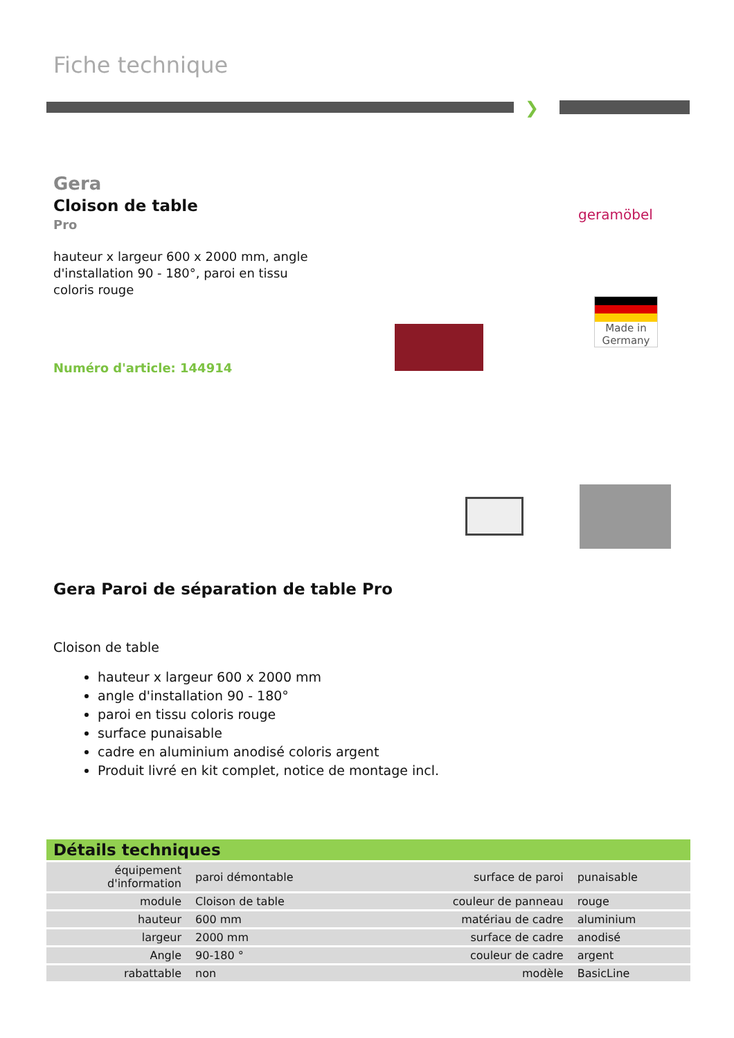Fiche technique
❯
Gera
Cloison de table
Pro
hauteur x largeur 600 x 2000 mm, angle d'installation 90 - 180°, paroi en tissu coloris rouge
Numéro d'article: 144914
geramöbel
Made in Germany
Gera Paroi de séparation de table Pro
Cloison de table
hauteur x largeur 600 x 2000 mm
angle d'installation 90 - 180°
paroi en tissu coloris rouge
surface punaisable
cadre en aluminium anodisé coloris argent
Produit livré en kit complet, notice de montage incl.
| Détails techniques | | | |
| --- | --- | --- | --- |
| équipement d'information | paroi démontable | surface de paroi | punaisable |
| module | Cloison de table | couleur de panneau | rouge |
| hauteur | 600 mm | matériau de cadre | aluminium |
| largeur | 2000 mm | surface de cadre | anodisé |
| Angle | 90-180 ° | couleur de cadre | argent |
| rabattable | non | modèle | BasicLine |